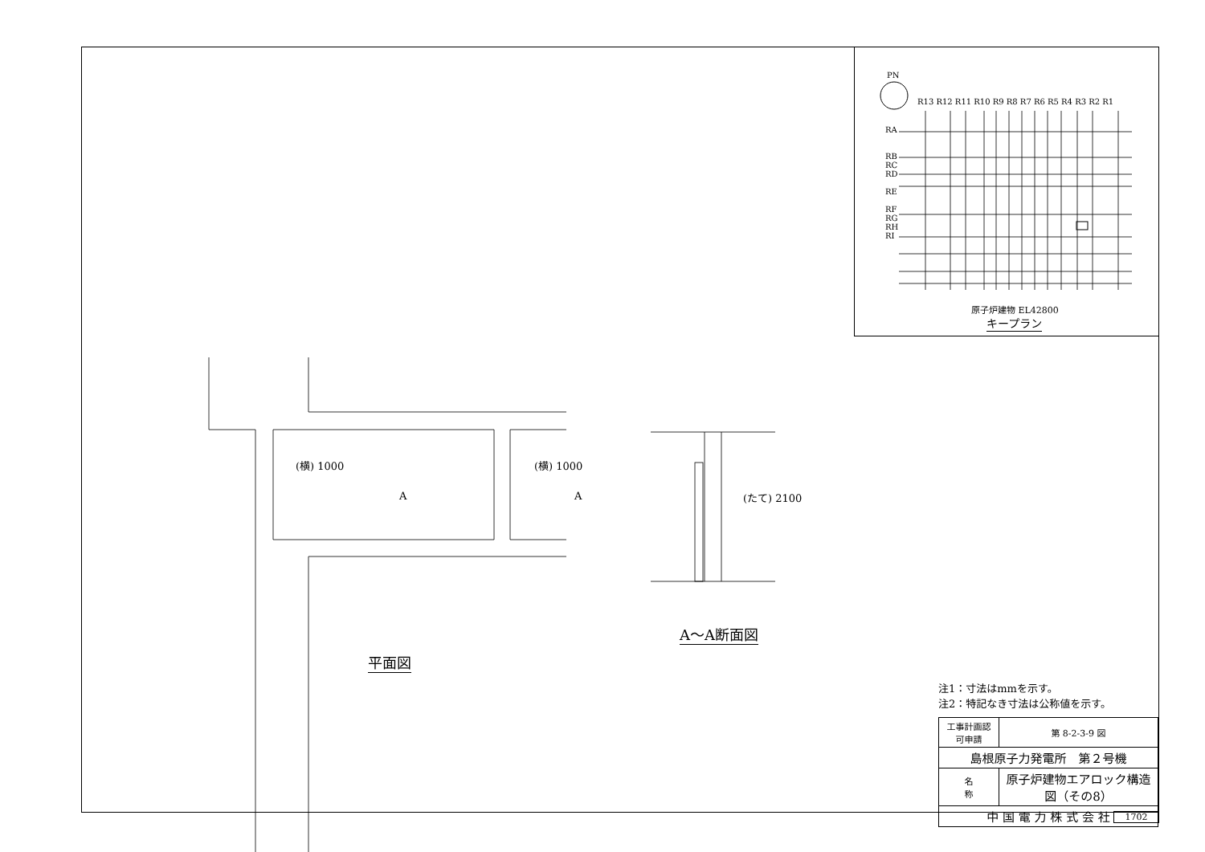PN
R13 R12 R11 R10 R9 R8 R7 R6 R5 R4 R3 R2 R1
RA
RB
RC
RD
RE
RF
RG
RH
RI
原子炉建物 EL42800
キープラン
(横) 1000 (横) 1000
A A (たて) 2100
平面図
A～A断面図
注1：寸法はmmを示す。
注2：特記なき寸法は公称値を示す。
| 工事計画認可申請 | | 第 8-2-3-9 図 |
| 島根原子力発電所 第２号機 | | |
| 名 称 | 原子炉建物エアロック構造図（その8） | |
| 中 国 電 力 株 式 会 社 | | |
1702